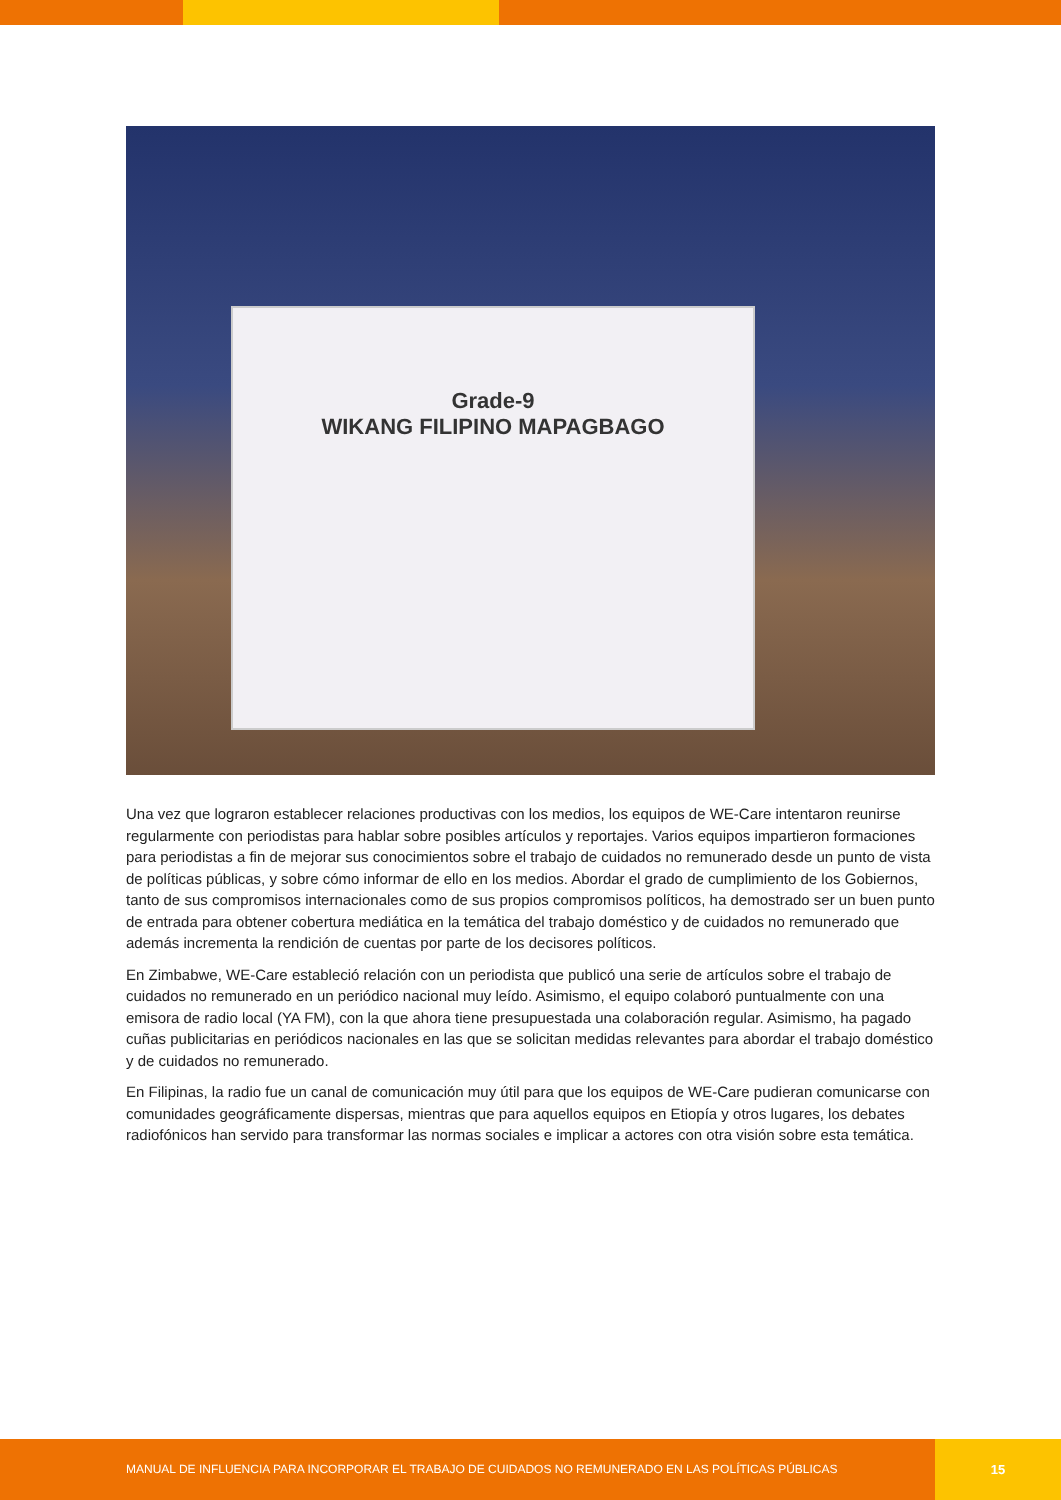Grade-9
WIKANG FILIPINO MAPAGBAGO
Una vez que lograron establecer relaciones productivas con los medios, los equipos de WE-Care intentaron reunirse regularmente con periodistas para hablar sobre posibles artículos y reportajes. Varios equipos impartieron formaciones para periodistas a fin de mejorar sus conocimientos sobre el trabajo de cuidados no remunerado desde un punto de vista de políticas públicas, y sobre cómo informar de ello en los medios. Abordar el grado de cumplimiento de los Gobiernos, tanto de sus compromisos internacionales como de sus propios compromisos políticos, ha demostrado ser un buen punto de entrada para obtener cobertura mediática en la temática del trabajo doméstico y de cuidados no remunerado que además incrementa la rendición de cuentas por parte de los decisores políticos.
En Zimbabwe, WE-Care estableció relación con un periodista que publicó una serie de artículos sobre el trabajo de cuidados no remunerado en un periódico nacional muy leído. Asimismo, el equipo colaboró puntualmente con una emisora de radio local (YA FM), con la que ahora tiene presupuestada una colaboración regular. Asimismo, ha pagado cuñas publicitarias en periódicos nacionales en las que se solicitan medidas relevantes para abordar el trabajo doméstico y de cuidados no remunerado.
En Filipinas, la radio fue un canal de comunicación muy útil para que los equipos de WE-Care pudieran comunicarse con comunidades geográficamente dispersas, mientras que para aquellos equipos en Etiopía y otros lugares, los debates radiofónicos han servido para transformar las normas sociales e implicar a actores con otra visión sobre esta temática.
MANUAL DE INFLUENCIA PARA INCORPORAR EL TRABAJO DE CUIDADOS NO REMUNERADO EN LAS POLÍTICAS PÚBLICAS
15